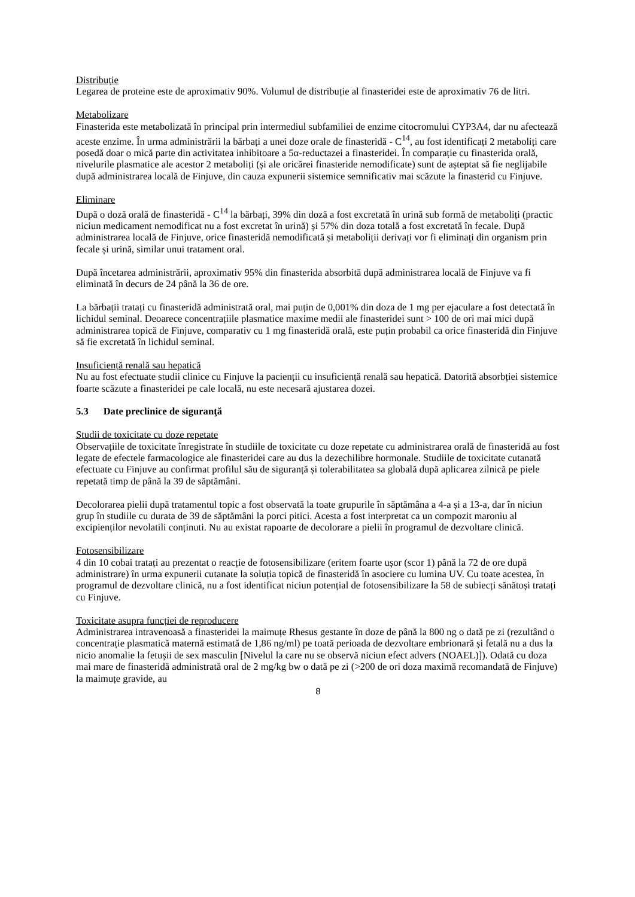Distribuție
Legarea de proteine este de aproximativ 90%. Volumul de distribuție al finasteridei este de aproximativ 76 de litri.
Metabolizare
Finasterida este metabolizată în principal prin intermediul subfamiliei de enzime citocromului CYP3A4, dar nu afectează aceste enzime. În urma administrării la bărbați a unei doze orale de finasteridă - C<sup>14</sup>, au fost identificați 2 metaboliți care posedă doar o mică parte din activitatea inhibitoare a 5α-reductazei a finasteridei. În comparație cu finasterida orală, nivelurile plasmatice ale acestor 2 metaboliți (și ale oricărei finasteride nemodificate) sunt de așteptat să fie neglijabile după administrarea locală de Finjuve, din cauza expunerii sistemice semnificativ mai scăzute la finasterid cu Finjuve.
Eliminare
După o doză orală de finasteridă - C<sup>14</sup> la bărbați, 39% din doză a fost excretată în urină sub formă de metaboliți (practic niciun medicament nemodificat nu a fost excretat în urină) și 57% din doza totală a fost excretată în fecale. După administrarea locală de Finjuve, orice finasteridă nemodificată și metaboliții derivați vor fi eliminați din organism prin fecale și urină, similar unui tratament oral.
După încetarea administrării, aproximativ 95% din finasterida absorbită după administrarea locală de Finjuve va fi eliminată în decurs de 24 până la 36 de ore.
La bărbații tratați cu finasteridă administrată oral, mai puțin de 0,001% din doza de 1 mg per ejaculare a fost detectată în lichidul seminal. Deoarece concentrațiile plasmatice maxime medii ale finasteridei sunt > 100 de ori mai mici după administrarea topică de Finjuve, comparativ cu 1 mg finasteridă orală, este puțin probabil ca orice finasteridă din Finjuve să fie excretată în lichidul seminal.
Insuficiență renală sau hepatică
Nu au fost efectuate studii clinice cu Finjuve la pacienții cu insuficiență renală sau hepatică. Datorită absorbției sistemice foarte scăzute a finasteridei pe cale locală, nu este necesară ajustarea dozei.
5.3 Date preclinice de siguranţă
Studii de toxicitate cu doze repetate
Observațiile de toxicitate înregistrate în studiile de toxicitate cu doze repetate cu administrarea orală de finasteridă au fost legate de efectele farmacologice ale finasteridei care au dus la dezechilibre hormonale. Studiile de toxicitate cutanată efectuate cu Finjuve au confirmat profilul său de siguranță și tolerabilitatea sa globală după aplicarea zilnică pe piele repetată timp de până la 39 de săptămâni.
Decolorarea pielii după tratamentul topic a fost observată la toate grupurile în săptămâna a 4-a și a 13-a, dar în niciun grup în studiile cu durata de 39 de săptămâni la porci pitici. Acesta a fost interpretat ca un compozit maroniu al excipienților nevolatili conținuti. Nu au existat rapoarte de decolorare a pielii în programul de dezvoltare clinică.
Fotosensibilizare
4 din 10 cobai tratați au prezentat o reacție de fotosensibilizare (eritem foarte ușor (scor 1) până la 72 de ore după administrare) în urma expunerii cutanate la soluția topică de finasteridă în asociere cu lumina UV. Cu toate acestea, în programul de dezvoltare clinică, nu a fost identificat niciun potențial de fotosensibilizare la 58 de subiecți sănătoși tratați cu Finjuve.
Toxicitate asupra funcției de reproducere
Administrarea intravenoasă a finasteridei la maimuțe Rhesus gestante în doze de până la 800 ng o dată pe zi (rezultând o concentrație plasmatică maternă estimată de 1,86 ng/ml) pe toată perioada de dezvoltare embrionară și fetală nu a dus la nicio anomalie la fetușii de sex masculin [Nivelul la care nu se observă niciun efect advers (NOAEL)]). Odată cu doza mai mare de finasteridă administrată oral de 2 mg/kg bw o dată pe zi (>200 de ori doza maximă recomandată de Finjuve) la maimuțe gravide, au
8